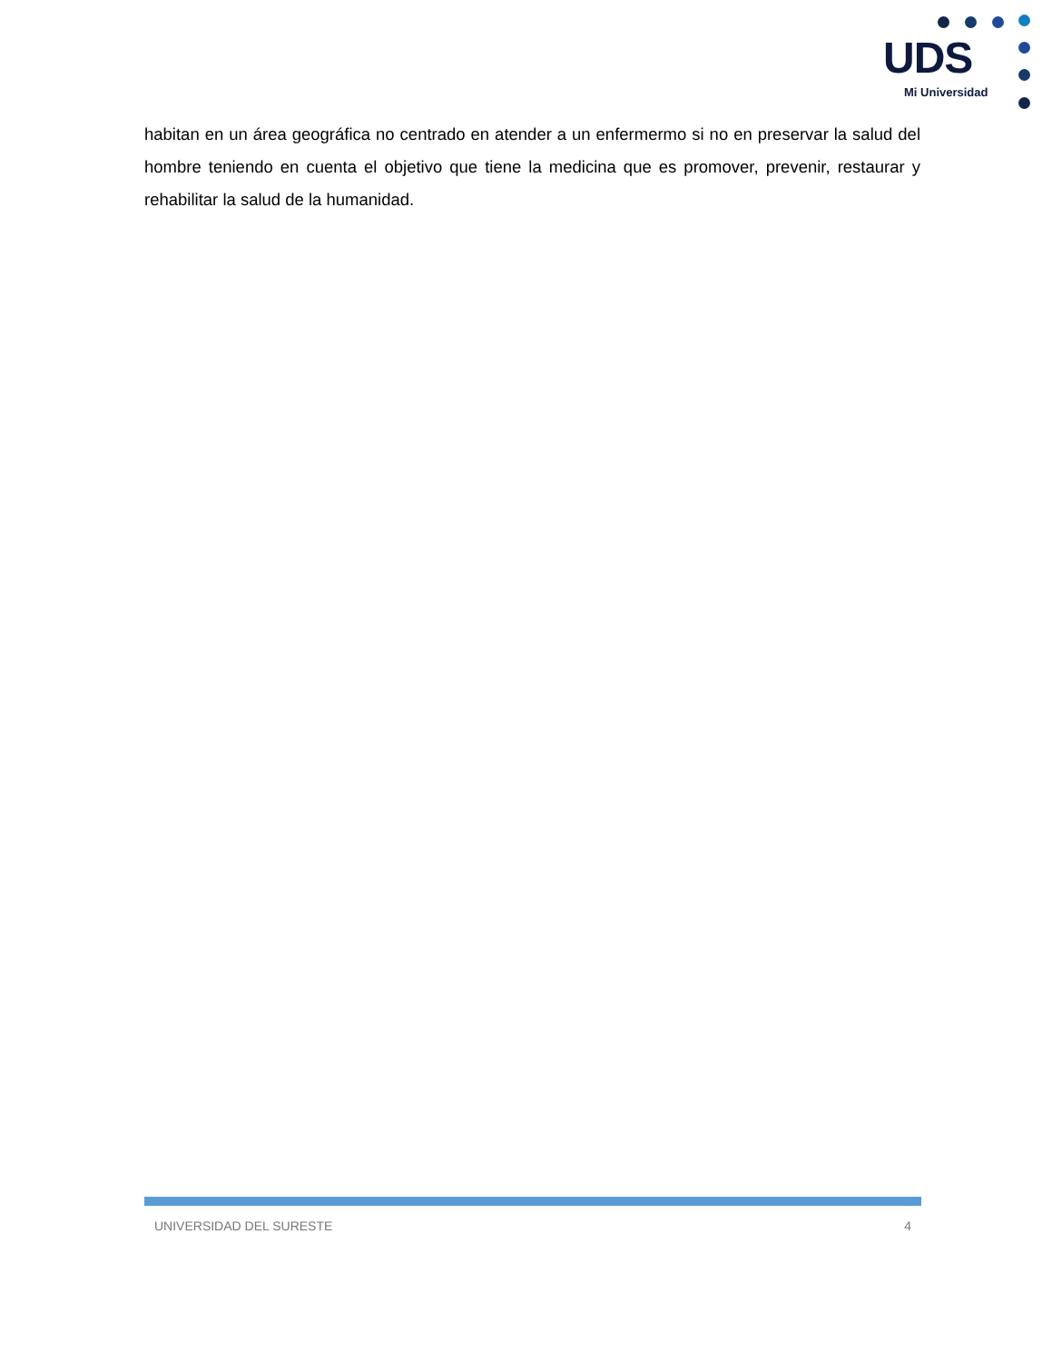UDS
Mi Universidad
habitan en un área geográfica no centrado en atender a un enfermermo si no en preservar la salud del hombre teniendo en cuenta el objetivo que tiene la medicina que es promover, prevenir, restaurar y rehabilitar la salud de la humanidad.
UNIVERSIDAD DEL SURESTE 4